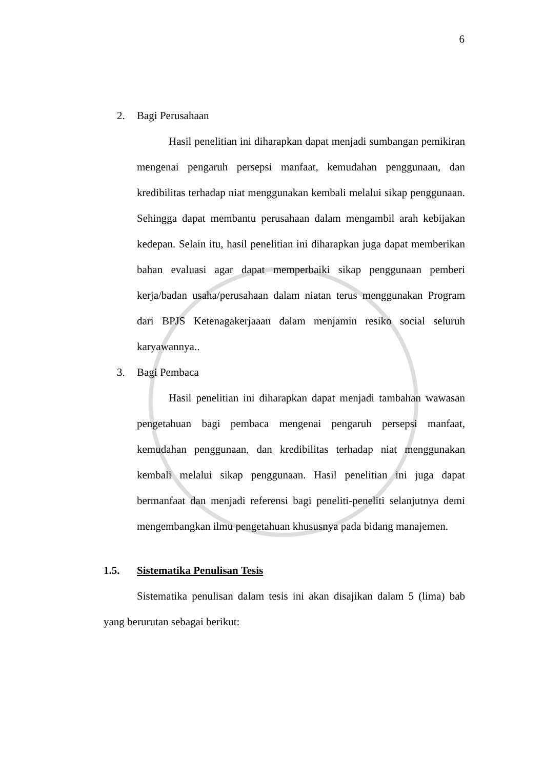6
2. Bagi Perusahaan
Hasil penelitian ini diharapkan dapat menjadi sumbangan pemikiran mengenai pengaruh persepsi manfaat, kemudahan penggunaan, dan kredibilitas terhadap niat menggunakan kembali melalui sikap penggunaan. Sehingga dapat membantu perusahaan dalam mengambil arah kebijakan kedepan. Selain itu, hasil penelitian ini diharapkan juga dapat memberikan bahan evaluasi agar dapat memperbaiki sikap penggunaan pemberi kerja/badan usaha/perusahaan dalam niatan terus menggunakan Program dari BPJS Ketenagakerjaaan dalam menjamin resiko social seluruh karyawannya..
3. Bagi Pembaca
Hasil penelitian ini diharapkan dapat menjadi tambahan wawasan pengetahuan bagi pembaca mengenai pengaruh persepsi manfaat, kemudahan penggunaan, dan kredibilitas terhadap niat menggunakan kembali melalui sikap penggunaan. Hasil penelitian ini juga dapat bermanfaat dan menjadi referensi bagi peneliti-peneliti selanjutnya demi mengembangkan ilmu pengetahuan khususnya pada bidang manajemen.
1.5. Sistematika Penulisan Tesis
Sistematika penulisan dalam tesis ini akan disajikan dalam 5 (lima) bab yang berurutan sebagai berikut: